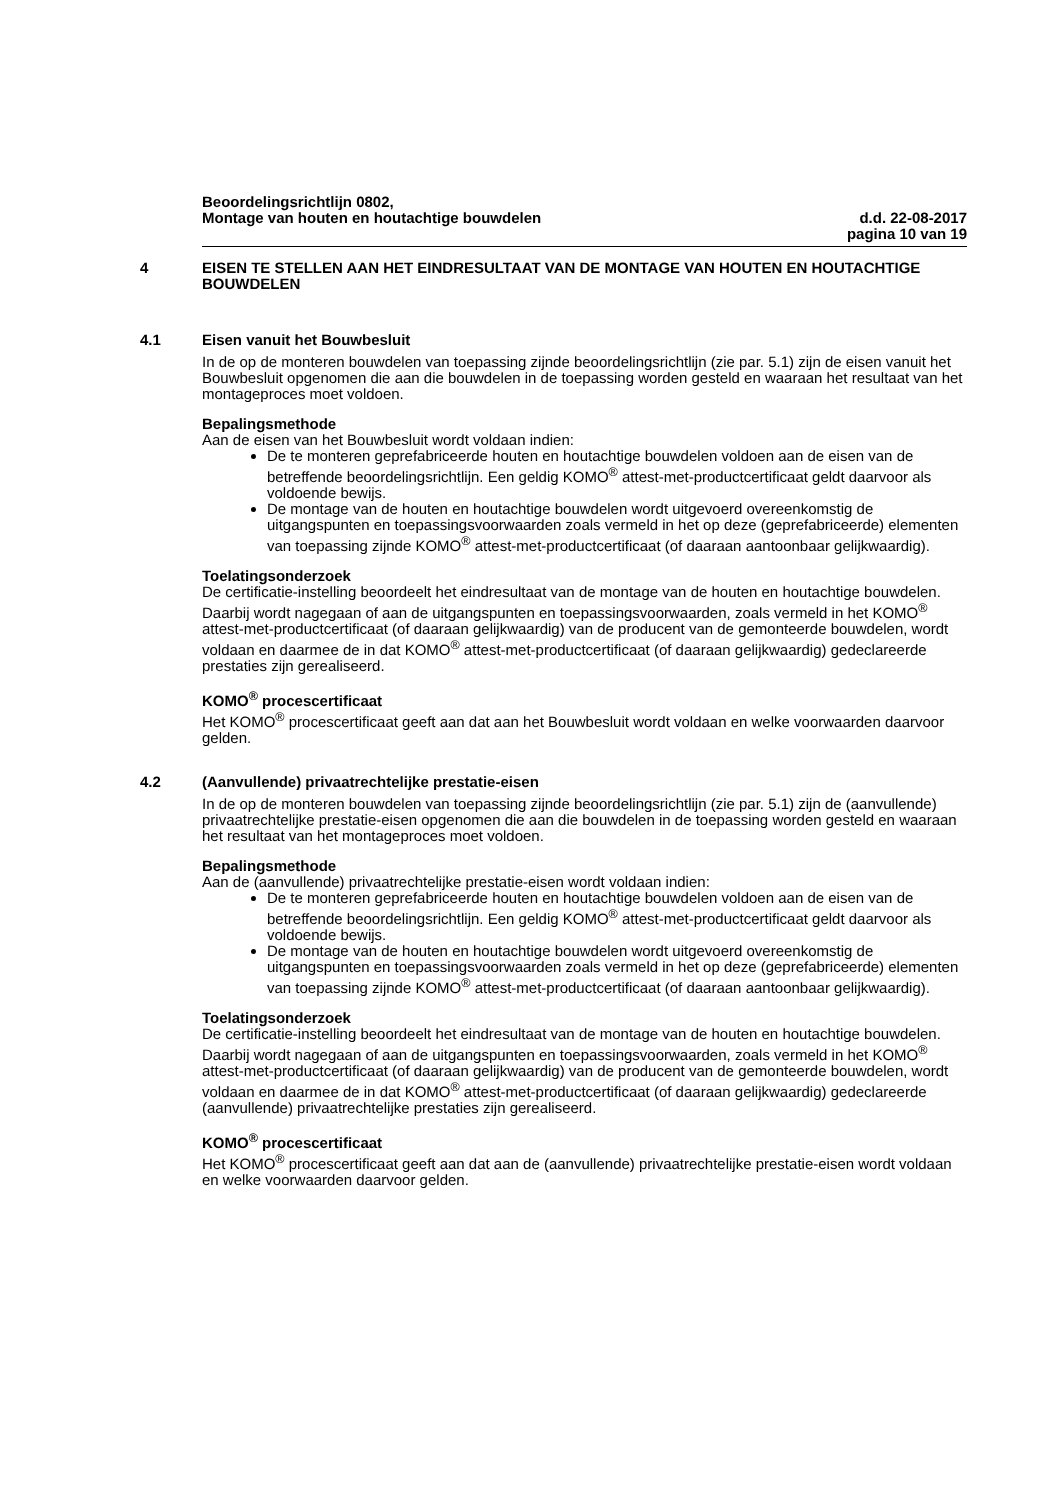Beoordelingsrichtlijn 0802,
Montage van houten en houtachtige bouwdelen d.d. 22-08-2017
pagina 10 van 19
4 EISEN TE STELLEN AAN HET EINDRESULTAAT VAN DE MONTAGE VAN HOUTEN EN HOUTACHTIGE BOUWDELEN
4.1 Eisen vanuit het Bouwbesluit
In de op de monteren bouwdelen van toepassing zijnde beoordelingsrichtlijn (zie par. 5.1) zijn de eisen vanuit het Bouwbesluit opgenomen die aan die bouwdelen in de toepassing worden gesteld en waaraan het resultaat van het montageproces moet voldoen.
Bepalingsmethode
Aan de eisen van het Bouwbesluit wordt voldaan indien:
De te monteren geprefabriceerde houten en houtachtige bouwdelen voldoen aan de eisen van de betreffende beoordelingsrichtlijn. Een geldig KOMO<sup>®</sup> attest-met-productcertificaat geldt daarvoor als voldoende bewijs.
De montage van de houten en houtachtige bouwdelen wordt uitgevoerd overeenkomstig de uitgangspunten en toepassingsvoorwaarden zoals vermeld in het op deze (geprefabriceerde) elementen van toepassing zijnde KOMO<sup>®</sup> attest-met-productcertificaat (of daaraan aantoonbaar gelijkwaardig).
Toelatingsonderzoek
De certificatie-instelling beoordeelt het eindresultaat van de montage van de houten en houtachtige bouwdelen. Daarbij wordt nagegaan of aan de uitgangspunten en toepassingsvoorwaarden, zoals vermeld in het KOMO<sup>®</sup> attest-met-productcertificaat (of daaraan gelijkwaardig) van de producent van de gemonteerde bouwdelen, wordt voldaan en daarmee de in dat KOMO<sup>®</sup> attest-met-productcertificaat (of daaraan gelijkwaardig) gedeclareerde prestaties zijn gerealiseerd.
KOMO<sup>®</sup> procescertificaat
Het KOMO<sup>®</sup> procescertificaat geeft aan dat aan het Bouwbesluit wordt voldaan en welke voorwaarden daarvoor gelden.
4.2 (Aanvullende) privaatrechtelijke prestatie-eisen
In de op de monteren bouwdelen van toepassing zijnde beoordelingsrichtlijn (zie par. 5.1) zijn de (aanvullende) privaatrechtelijke prestatie-eisen opgenomen die aan die bouwdelen in de toepassing worden gesteld en waaraan het resultaat van het montageproces moet voldoen.
Bepalingsmethode
Aan de (aanvullende) privaatrechtelijke prestatie-eisen wordt voldaan indien:
De te monteren geprefabriceerde houten en houtachtige bouwdelen voldoen aan de eisen van de betreffende beoordelingsrichtlijn. Een geldig KOMO<sup>®</sup> attest-met-productcertificaat geldt daarvoor als voldoende bewijs.
De montage van de houten en houtachtige bouwdelen wordt uitgevoerd overeenkomstig de uitgangspunten en toepassingsvoorwaarden zoals vermeld in het op deze (geprefabriceerde) elementen van toepassing zijnde KOMO<sup>®</sup> attest-met-productcertificaat (of daaraan aantoonbaar gelijkwaardig).
Toelatingsonderzoek
De certificatie-instelling beoordeelt het eindresultaat van de montage van de houten en houtachtige bouwdelen. Daarbij wordt nagegaan of aan de uitgangspunten en toepassingsvoorwaarden, zoals vermeld in het KOMO<sup>®</sup> attest-met-productcertificaat (of daaraan gelijkwaardig) van de producent van de gemonteerde bouwdelen, wordt voldaan en daarmee de in dat KOMO<sup>®</sup> attest-met-productcertificaat (of daaraan gelijkwaardig) gedeclareerde (aanvullende) privaatrechtelijke prestaties zijn gerealiseerd.
KOMO<sup>®</sup> procescertificaat
Het KOMO<sup>®</sup> procescertificaat geeft aan dat aan de (aanvullende) privaatrechtelijke prestatie-eisen wordt voldaan en welke voorwaarden daarvoor gelden.